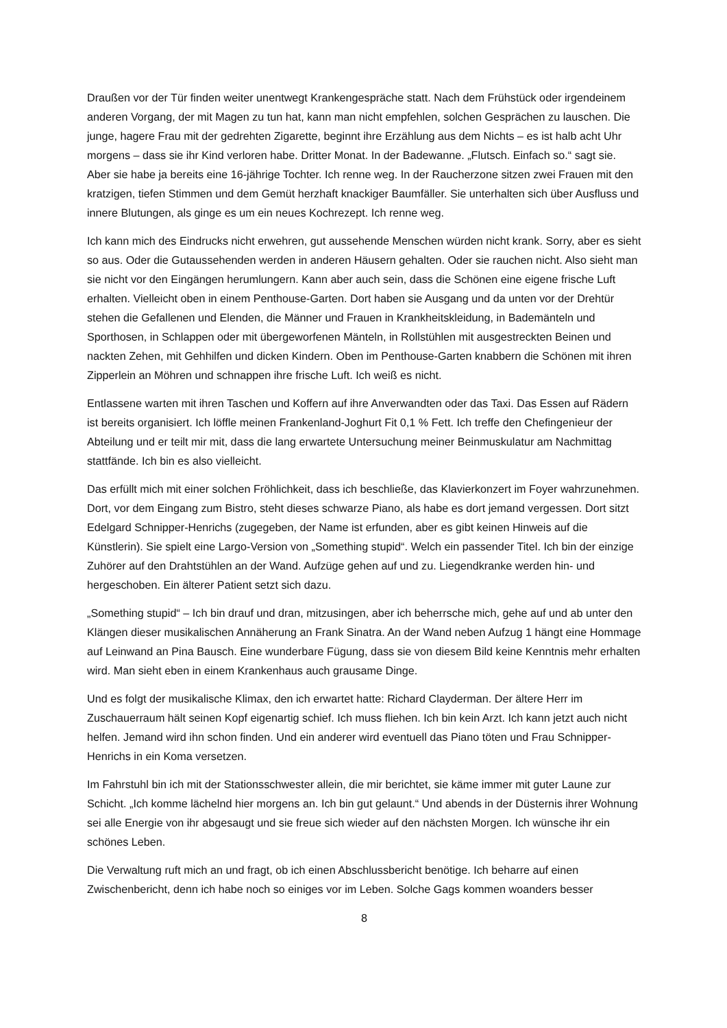Draußen vor der Tür finden weiter unentwegt Krankengespräche statt. Nach dem Frühstück oder irgendeinem anderen Vorgang, der mit Magen zu tun hat, kann man nicht empfehlen, solchen Gesprächen zu lauschen. Die junge, hagere Frau mit der gedrehten Zigarette, beginnt ihre Erzählung aus dem Nichts – es ist halb acht Uhr morgens – dass sie ihr Kind verloren habe. Dritter Monat. In der Badewanne. „Flutsch. Einfach so.“ sagt sie. Aber sie habe ja bereits eine 16-jährige Tochter. Ich renne weg. In der Raucherzone sitzen zwei Frauen mit den kratzigen, tiefen Stimmen und dem Gemüt herzhaft knackiger Baumfäller. Sie unterhalten sich über Ausfluss und innere Blutungen, als ginge es um ein neues Kochrezept. Ich renne weg.
Ich kann mich des Eindrucks nicht erwehren, gut aussehende Menschen würden nicht krank. Sorry, aber es sieht so aus. Oder die Gutaussehenden werden in anderen Häusern gehalten. Oder sie rauchen nicht. Also sieht man sie nicht vor den Eingängen herumlungern. Kann aber auch sein, dass die Schönen eine eigene frische Luft erhalten. Vielleicht oben in einem Penthouse-Garten. Dort haben sie Ausgang und da unten vor der Drehtür stehen die Gefallenen und Elenden, die Männer und Frauen in Krankheitskleidung, in Bademänteln und Sporthosen, in Schlappen oder mit übergeworfenen Mänteln, in Rollstühlen mit ausgestreckten Beinen und nackten Zehen, mit Gehhilfen und dicken Kindern. Oben im Penthouse-Garten knabbern die Schönen mit ihren Zipperlein an Möhren und schnappen ihre frische Luft. Ich weiß es nicht.
Entlassene warten mit ihren Taschen und Koffern auf ihre Anverwandten oder das Taxi. Das Essen auf Rädern ist bereits organisiert. Ich löffle meinen Frankenland-Joghurt Fit 0,1 % Fett. Ich treffe den Chefingenieur der Abteilung und er teilt mir mit, dass die lang erwartete Untersuchung meiner Beinmuskulatur am Nachmittag stattfände. Ich bin es also vielleicht.
Das erfüllt mich mit einer solchen Fröhlichkeit, dass ich beschließe, das Klavierkonzert im Foyer wahrzunehmen. Dort, vor dem Eingang zum Bistro, steht dieses schwarze Piano, als habe es dort jemand vergessen. Dort sitzt Edelgard Schnipper-Henrichs (zugegeben, der Name ist erfunden, aber es gibt keinen Hinweis auf die Künstlerin). Sie spielt eine Largo-Version von „Something stupid“. Welch ein passender Titel. Ich bin der einzige Zuhörer auf den Drahtstühlen an der Wand. Aufzüge gehen auf und zu. Liegendkranke werden hin- und hergeschoben. Ein älterer Patient setzt sich dazu.
„Something stupid“ – Ich bin drauf und dran, mitzusingen, aber ich beherrsche mich, gehe auf und ab unter den Klängen dieser musikalischen Annäherung an Frank Sinatra. An der Wand neben Aufzug 1 hängt eine Hommage auf Leinwand an Pina Bausch. Eine wunderbare Fügung, dass sie von diesem Bild keine Kenntnis mehr erhalten wird. Man sieht eben in einem Krankenhaus auch grausame Dinge.
Und es folgt der musikalische Klimax, den ich erwartet hatte: Richard Clayderman. Der ältere Herr im Zuschauerraum hält seinen Kopf eigenartig schief. Ich muss fliehen. Ich bin kein Arzt. Ich kann jetzt auch nicht helfen. Jemand wird ihn schon finden. Und ein anderer wird eventuell das Piano töten und Frau Schnipper-Henrichs in ein Koma versetzen.
Im Fahrstuhl bin ich mit der Stationsschwester allein, die mir berichtet, sie käme immer mit guter Laune zur Schicht. „Ich komme lächelnd hier morgens an. Ich bin gut gelaunt.“ Und abends in der Düsternis ihrer Wohnung sei alle Energie von ihr abgesaugt und sie freue sich wieder auf den nächsten Morgen. Ich wünsche ihr ein schönes Leben.
Die Verwaltung ruft mich an und fragt, ob ich einen Abschlussbericht benötige. Ich beharre auf einen Zwischenbericht, denn ich habe noch so einiges vor im Leben. Solche Gags kommen woanders besser
8